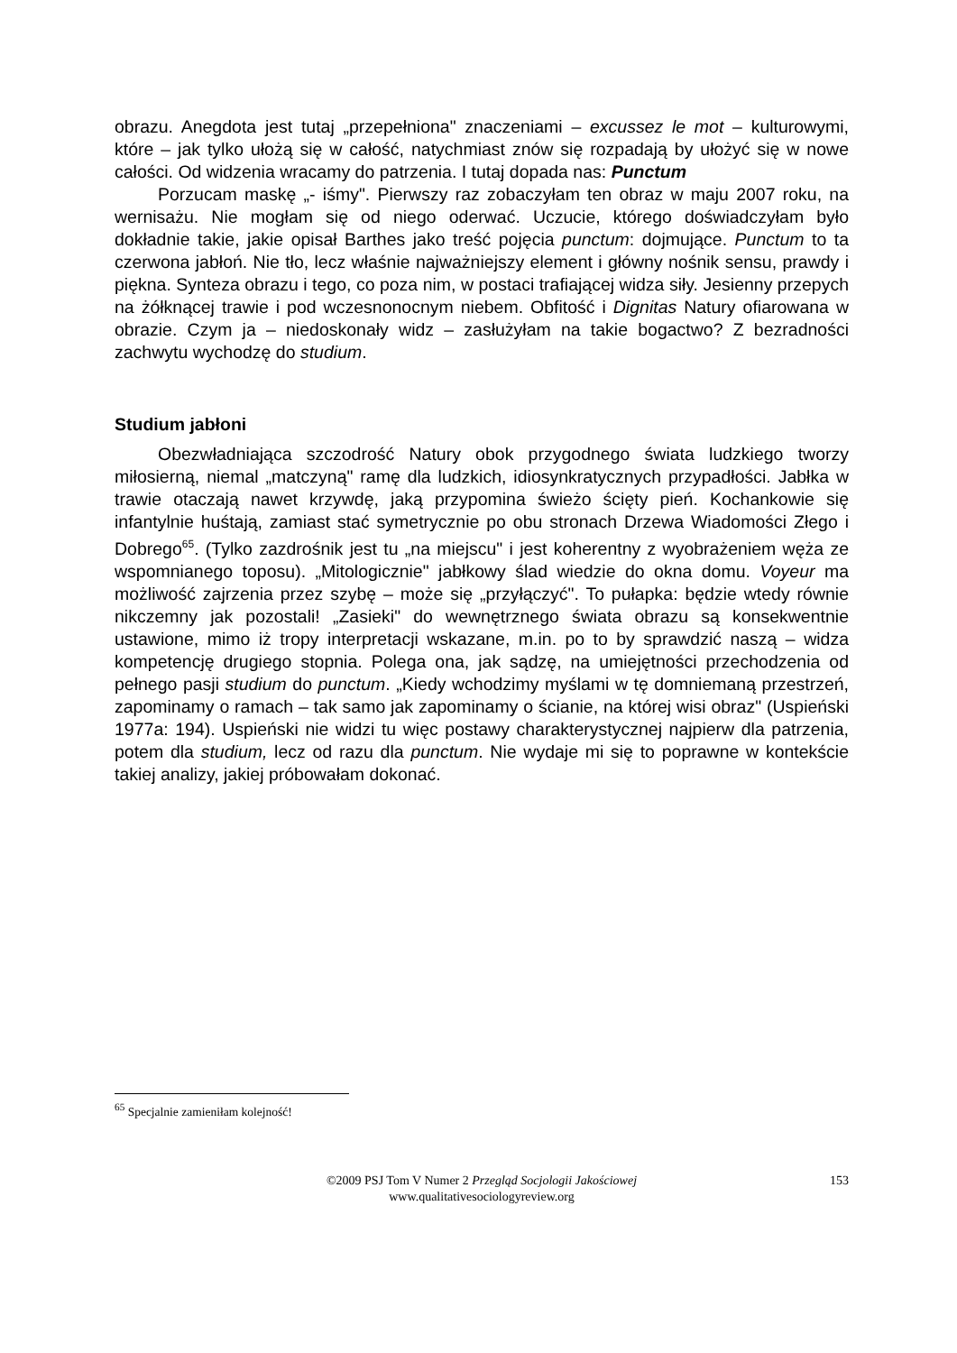obrazu. Anegdota jest tutaj „przepełniona" znaczeniami – excussez le mot – kulturowymi, które – jak tylko ułożą się w całość, natychmiast znów się rozpadają by ułożyć się w nowe całości. Od widzenia wracamy do patrzenia. I tutaj dopada nas: Punctum
Porzucam maskę „- iśmy". Pierwszy raz zobaczyłam ten obraz w maju 2007 roku, na wernisażu. Nie mogłam się od niego oderwać. Uczucie, którego doświadczyłam było dokładnie takie, jakie opisał Barthes jako treść pojęcia punctum: dojmujące. Punctum to ta czerwona jabłoń. Nie tło, lecz właśnie najważniejszy element i główny nośnik sensu, prawdy i piękna. Synteza obrazu i tego, co poza nim, w postaci trafiającej widza siły. Jesienny przepych na żółknącej trawie i pod wczesnonocnym niebem. Obfitość i Dignitas Natury ofiarowana w obrazie. Czym ja – niedoskonały widz – zasłużyłam na takie bogactwo? Z bezradności zachwytu wychodzę do studium.
Studium jabłoni
Obezwładniająca szczodrość Natury obok przygodnego świata ludzkiego tworzy miłosierną, niemal „matczyną" ramę dla ludzkich, idiosynkratycznych przypadłości. Jabłka w trawie otaczają nawet krzywdę, jaką przypomina świeżo ścięty pień. Kochankowie się infantylnie huśtają, zamiast stać symetrycznie po obu stronach Drzewa Wiadomości Złego i Dobrego<sup>65</sup>. (Tylko zazdrośnik jest tu „na miejscu" i jest koherentny z wyobrażeniem węża ze wspomnianego toposu). „Mitologicznie" jabłkowy ślad wiedzie do okna domu. Voyeur ma możliwość zajrzenia przez szybę – może się „przyłączyć". To pułapka: będzie wtedy równie nikczemny jak pozostali! „Zasieki" do wewnętrznego świata obrazu są konsekwentnie ustawione, mimo iż tropy interpretacji wskazane, m.in. po to by sprawdzić naszą – widza kompetencję drugiego stopnia. Polega ona, jak sądzę, na umiejętności przechodzenia od pełnego pasji studium do punctum. „Kiedy wchodzimy myślami w tę domniemaną przestrzeń, zapominamy o ramach – tak samo jak zapominamy o ścianie, na której wisi obraz" (Uspieński 1977a: 194). Uspieński nie widzi tu więc postawy charakterystycznej najpierw dla patrzenia, potem dla studium, lecz od razu dla punctum. Nie wydaje mi się to poprawne w kontekście takiej analizy, jakiej próbowałam dokonać.
<sup>65</sup> Specjalnie zamieniłam kolejność!
©2009 PSJ Tom V Numer 2 Przegląd Socjologii Jakościowej
www.qualitativesociologyreview.org
153